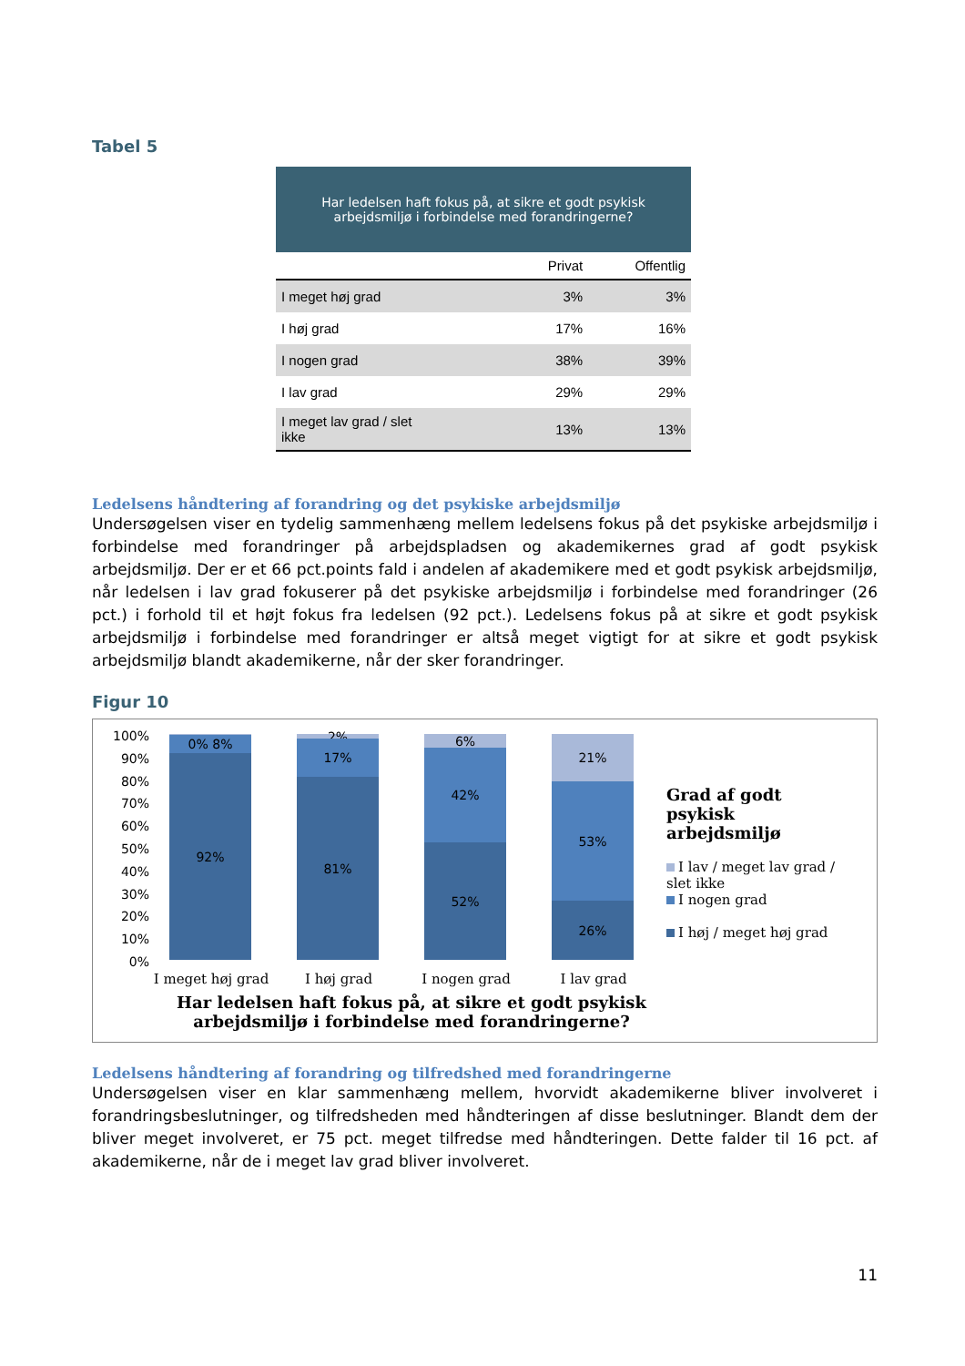Tabel 5
| Har ledelsen haft fokus på, at sikre et godt psykisk arbejdsmiljø i forbindelse med forandringerne? | | |
| | Privat | Offentlig |
| I meget høj grad | 3% | 3% |
| I høj grad | 17% | 16% |
| I nogen grad | 38% | 39% |
| I lav grad | 29% | 29% |
| I meget lav grad / slet ikke | 13% | 13% |
Ledelsens håndtering af forandring og det psykiske arbejdsmiljø
Undersøgelsen viser en tydelig sammenhæng mellem ledelsens fokus på det psykiske arbejdsmiljø i forbindelse med forandringer på arbejdspladsen og akademikernes grad af godt psykisk arbejdsmiljø. Der er et 66 pct.points fald i andelen af akademikere med et godt psykisk arbejdsmiljø, når ledelsen i lav grad fokuserer på det psykiske arbejdsmiljø i forbindelse med forandringer (26 pct.) i forhold til et højt fokus fra ledelsen (92 pct.). Ledelsens fokus på at sikre et godt psykisk arbejdsmiljø i forbindelse med forandringer er altså meget vigtigt for at sikre et godt psykisk arbejdsmiljø blandt akademikerne, når der sker forandringer.
Figur 10
100%
90%
80%
70%
60%
50%
40%
30%
20%
10%
0%
0% 8%
92%
2%
17%
81%
6%
42%
52%
21%
53%
26%
I meget høj grad
I høj grad I nogen grad I lav grad
Grad af godt psykisk arbejdsmiljø
I lav / meget lav grad / slet ikke
I nogen grad
I høj / meget høj grad
Har ledelsen haft fokus på, at sikre et godt psykisk arbejdsmiljø i forbindelse med forandringerne?
Ledelsens håndtering af forandring og tilfredshed med forandringerne
Undersøgelsen viser en klar sammenhæng mellem, hvorvidt akademikerne bliver involveret i forandringsbeslutninger, og tilfredsheden med håndteringen af disse beslutninger. Blandt dem der bliver meget involveret, er 75 pct. meget tilfredse med håndteringen. Dette falder til 16 pct. af akademikerne, når de i meget lav grad bliver involveret.
11